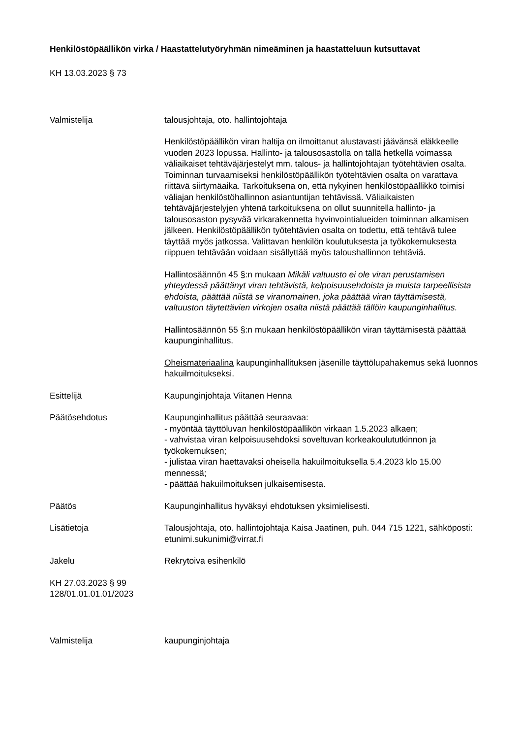Henkilöstöpäällikön virka / Haastattelutyöryhmän nimeäminen ja haastatteluun kutsuttavat
KH 13.03.2023 § 73
Valmistelija talousjohtaja, oto. hallintojohtaja
Henkilöstöpäällikön viran haltija on ilmoittanut alustavasti jäävänsä eläkkeelle vuoden 2023 lopussa. Hallinto- ja talousosastolla on tällä hetkellä voimassa väliaikaiset tehtäväjärjestelyt mm. talous- ja hallintojohtajan työtehtävien osalta. Toiminnan turvaamiseksi henkilöstöpäällikön työtehtävien osalta on varattava riittävä siirtymäaika. Tarkoituksena on, että nykyinen henkilöstöpäällikkö toimisi väliajan henkilöstöhallinnon asiantuntijan tehtävissä. Väliaikaisten tehtäväjärjestelyjen yhtenä tarkoituksena on ollut suunnitella hallinto- ja talousosaston pysyvää virkarakennetta hyvinvointialueiden toiminnan alkamisen jälkeen. Henkilöstöpäällikön työtehtävien osalta on todettu, että tehtävä tulee täyttää myös jatkossa. Valittavan henkilön koulutuksesta ja työkokemuksesta riippuen tehtävään voidaan sisällyttää myös taloushallinnon tehtäviä.
Hallintosäännön 45 §:n mukaan Mikäli valtuusto ei ole viran perustamisen yhteydessä päättänyt viran tehtävistä, kelpoisuusehdoista ja muista tarpeellisista ehdoista, päättää niistä se viranomainen, joka päättää viran täyttämisestä, valtuuston täytettävien virkojen osalta niistä päättää tällöin kaupunginhallitus.
Hallintosäännön 55 §:n mukaan henkilöstöpäällikön viran täyttämisestä päättää kaupunginhallitus.
Oheismateriaalina kaupunginhallituksen jäsenille täyttölupahakemus sekä luonnos hakuilmoitukseksi.
Esittelijä Kaupunginjohtaja Viitanen Henna
Päätösehdotus Kaupunginhallitus päättää seuraavaa:
- myöntää täyttöluvan henkilöstöpäällikön virkaan 1.5.2023 alkaen;
- vahvistaa viran kelpoisuusehdoksi soveltuvan korkeakoulututkinnon ja työkokemuksen;
- julistaa viran haettavaksi oheisella hakuilmoituksella 5.4.2023 klo 15.00 mennessä;
- päättää hakuilmoituksen julkaisemisesta.
Päätös Kaupunginhallitus hyväksyi ehdotuksen yksimielisesti.
Lisätietoja Talousjohtaja, oto. hallintojohtaja Kaisa Jaatinen, puh. 044 715 1221, sähköposti: etunimi.sukunimi@virrat.fi
Jakelu Rekrytoiva esihenkilö
KH 27.03.2023 § 99
128/01.01.01.01/2023
Valmistelija kaupunginjohtaja